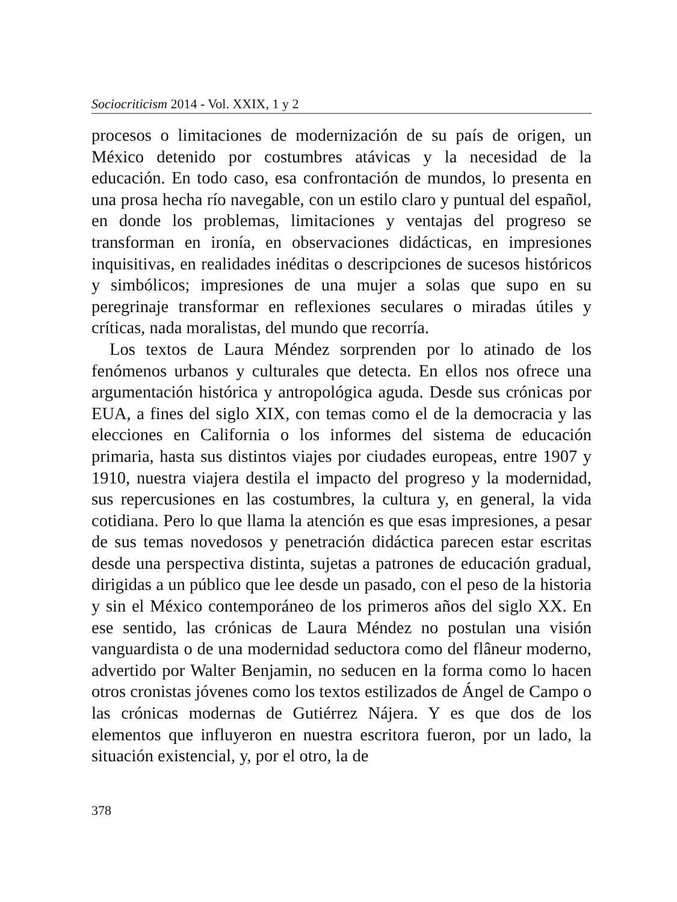Sociocriticism 2014 - Vol. XXIX, 1 y 2
procesos o limitaciones de modernización de su país de origen, un México detenido por costumbres atávicas y la necesidad de la educación. En todo caso, esa confrontación de mundos, lo presenta en una prosa hecha río navegable, con un estilo claro y puntual del español, en donde los problemas, limitaciones y ventajas del progreso se transforman en ironía, en observaciones didácticas, en impresiones inquisitivas, en realidades inéditas o descripciones de sucesos históricos y simbólicos; impresiones de una mujer a solas que supo en su peregrinaje transformar en reflexiones seculares o miradas útiles y críticas, nada moralistas, del mundo que recorría.
Los textos de Laura Méndez sorprenden por lo atinado de los fenómenos urbanos y culturales que detecta. En ellos nos ofrece una argumentación histórica y antropológica aguda. Desde sus crónicas por EUA, a fines del siglo XIX, con temas como el de la democracia y las elecciones en California o los informes del sistema de educación primaria, hasta sus distintos viajes por ciudades europeas, entre 1907 y 1910, nuestra viajera destila el impacto del progreso y la modernidad, sus repercusiones en las costumbres, la cultura y, en general, la vida cotidiana. Pero lo que llama la atención es que esas impresiones, a pesar de sus temas novedosos y penetración didáctica parecen estar escritas desde una perspectiva distinta, sujetas a patrones de educación gradual, dirigidas a un público que lee desde un pasado, con el peso de la historia y sin el México contemporáneo de los primeros años del siglo XX. En ese sentido, las crónicas de Laura Méndez no postulan una visión vanguardista o de una modernidad seductora como del flâneur moderno, advertido por Walter Benjamin, no seducen en la forma como lo hacen otros cronistas jóvenes como los textos estilizados de Ángel de Campo o las crónicas modernas de Gutiérrez Nájera. Y es que dos de los elementos que influyeron en nuestra escritora fueron, por un lado, la situación existencial, y, por el otro, la de
378